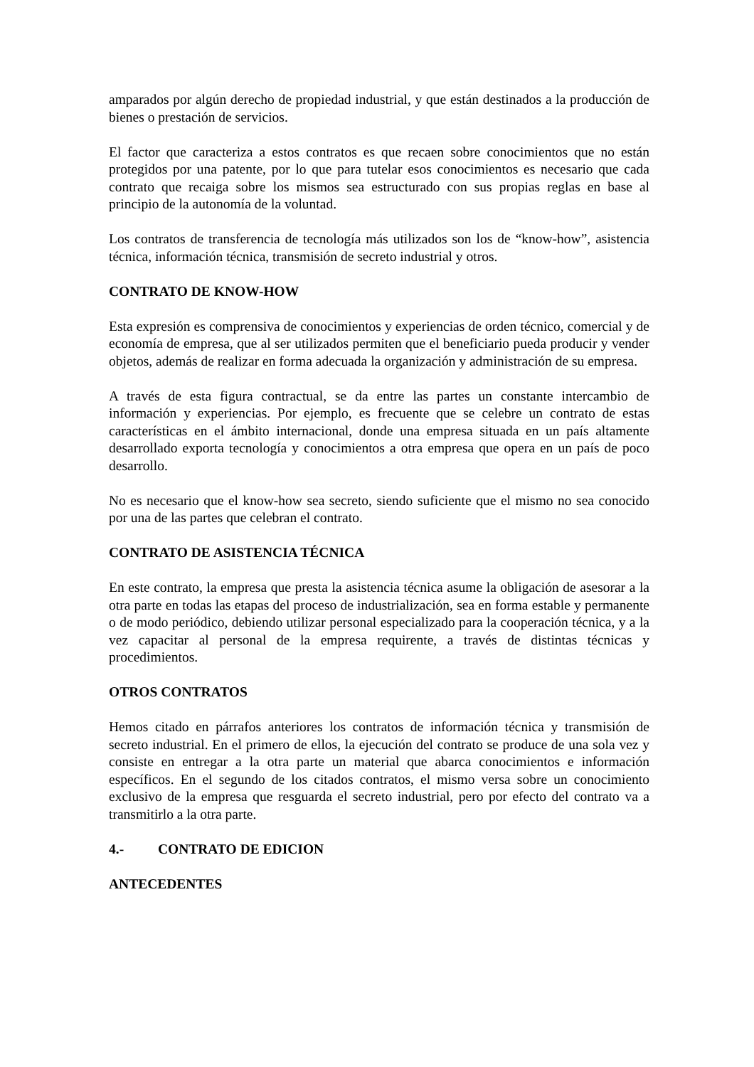amparados por algún derecho de propiedad industrial, y que están destinados a la producción de bienes o prestación de servicios.
El factor que caracteriza a estos contratos es que recaen sobre conocimientos que no están protegidos por una patente, por lo que para tutelar esos conocimientos es necesario que cada contrato que recaiga sobre los mismos sea estructurado con sus propias reglas en base al principio de la autonomía de la voluntad.
Los contratos de transferencia de tecnología más utilizados son los de “know-how”, asistencia técnica, información técnica, transmisión de secreto industrial y otros.
CONTRATO DE KNOW-HOW
Esta expresión es comprensiva de conocimientos y experiencias de orden técnico, comercial y de economía de empresa, que al ser utilizados permiten que el beneficiario pueda producir y vender objetos, además de realizar en forma adecuada la organización y administración de su empresa.
A través de esta figura contractual, se da entre las partes un constante intercambio de información y experiencias. Por ejemplo, es frecuente que se celebre un contrato de estas características en el ámbito internacional, donde una empresa situada en un país altamente desarrollado exporta tecnología y conocimientos a otra empresa que opera en un país de poco desarrollo.
No es necesario que el know-how sea secreto, siendo suficiente que el mismo no sea conocido por una de las partes que celebran el contrato.
CONTRATO DE ASISTENCIA TÉCNICA
En este contrato, la empresa que presta la asistencia técnica asume la obligación de asesorar a la otra parte en todas las etapas del proceso de industrialización, sea en forma estable y permanente o de modo periódico, debiendo utilizar personal especializado para la cooperación técnica, y a la vez capacitar al personal de la empresa requirente, a través de distintas técnicas y procedimientos.
OTROS CONTRATOS
Hemos citado en párrafos anteriores los contratos de información técnica y transmisión de secreto industrial. En el primero de ellos, la ejecución del contrato se produce de una sola vez y consiste en entregar a la otra parte un material que abarca conocimientos e información específicos. En el segundo de los citados contratos, el mismo versa sobre un conocimiento exclusivo de la empresa que resguarda el secreto industrial, pero por efecto del contrato va a transmitirlo a la otra parte.
4.- CONTRATO DE EDICION
ANTECEDENTES